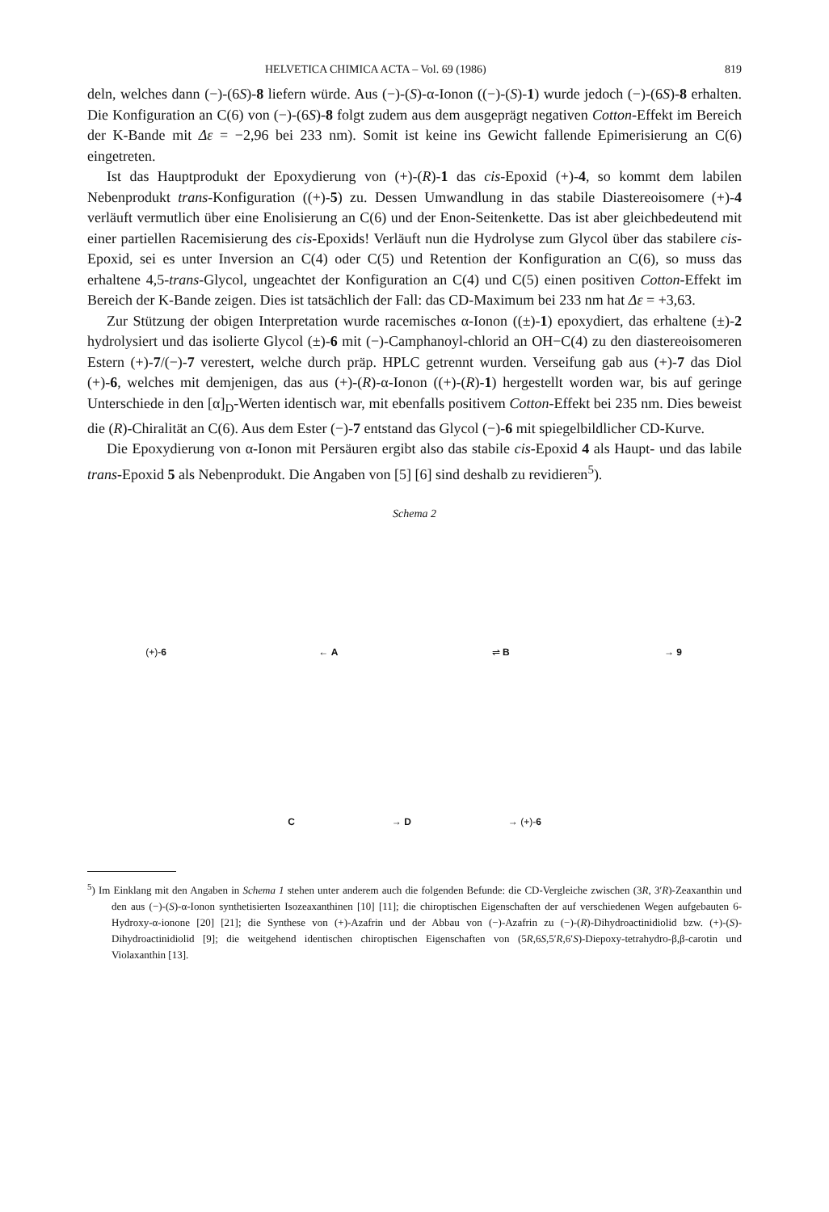HELVETICA CHIMICA ACTA – Vol. 69 (1986) 819
deln, welches dann (−)-(6S)-8 liefern würde. Aus (−)-(S)-α-Ionon ((−)-(S)-1) wurde jedoch (−)-(6S)-8 erhalten. Die Konfiguration an C(6) von (−)-(6S)-8 folgt zudem aus dem ausgeprägt negativen Cotton-Effekt im Bereich der K-Bande mit Δε = −2,96 bei 233 nm). Somit ist keine ins Gewicht fallende Epimerisierung an C(6) eingetreten.
Ist das Hauptprodukt der Epoxydierung von (+)-(R)-1 das cis-Epoxid (+)-4, so kommt dem labilen Nebenprodukt trans-Konfiguration ((+)-5) zu. Dessen Umwandlung in das stabile Diastereoisomere (+)-4 verläuft vermutlich über eine Enolisierung an C(6) und der Enon-Seitenkette. Das ist aber gleichbedeutend mit einer partiellen Racemisierung des cis-Epoxids! Verläuft nun die Hydrolyse zum Glycol über das stabilere cis-Epoxid, sei es unter Inversion an C(4) oder C(5) und Retention der Konfiguration an C(6), so muss das erhaltene 4,5-trans-Glycol, ungeachtet der Konfiguration an C(4) und C(5) einen positiven Cotton-Effekt im Bereich der K-Bande zeigen. Dies ist tatsächlich der Fall: das CD-Maximum bei 233 nm hat Δε = +3,63.
Zur Stützung der obigen Interpretation wurde racemisches α-Ionon ((±)-1) epoxydiert, das erhaltene (±)-2 hydrolysiert und das isolierte Glycol (±)-6 mit (−)-Camphanoyl-chlorid an OH−C(4) zu den diastereoisomeren Estern (+)-7/(−)-7 verestert, welche durch präp. HPLC getrennt wurden. Verseifung gab aus (+)-7 das Diol (+)-6, welches mit demjenigen, das aus (+)-(R)-α-Ionon ((+)-(R)-1) hergestellt worden war, bis auf geringe Unterschiede in den [α]<sub>D</sub>-Werten identisch war, mit ebenfalls positivem Cotton-Effekt bei 235 nm. Dies beweist die (R)-Chiralität an C(6). Aus dem Ester (−)-7 entstand das Glycol (−)-6 mit spiegelbildlicher CD-Kurve.
Die Epoxydierung von α-Ionon mit Persäuren ergibt also das stabile cis-Epoxid 4 als Haupt- und das labile trans-Epoxid 5 als Nebenprodukt. Die Angaben von [5] [6] sind deshalb zu revidieren<sup>5</sup>).
Schema 2
(+)-6
← A
⇌ B
→ 9
C
→ D
→ (+)-6
<sup>5</sup>) Im Einklang mit den Angaben in Schema 1 stehen unter anderem auch die folgenden Befunde: die CD-Vergleiche zwischen (3R, 3′R)-Zeaxanthin und den aus (−)-(S)-α-Ionon synthetisierten Isozeaxanthinen [10] [11]; die chiroptischen Eigenschaften der auf verschiedenen Wegen aufgebauten 6-Hydroxy-α-ionone [20] [21]; die Synthese von (+)-Azafrin und der Abbau von (−)-Azafrin zu (−)-(R)-Dihydroactinidiolid bzw. (+)-(S)-Dihydroactinidiolid [9]; die weitgehend identischen chiroptischen Eigenschaften von (5R,6S,5′R,6′S)-Diepoxy-tetrahydro-β,β-carotin und Violaxanthin [13].